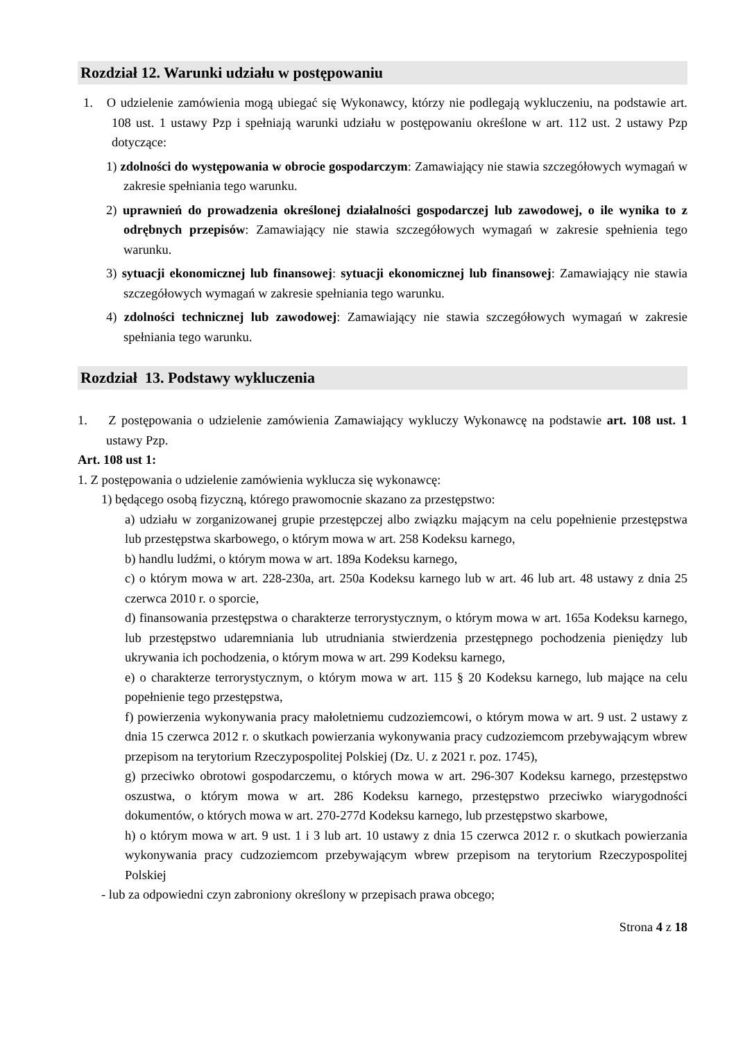Rozdział 12. Warunki udziału w postępowaniu
1. O udzielenie zamówienia mogą ubiegać się Wykonawcy, którzy nie podlegają wykluczeniu, na podstawie art. 108 ust. 1 ustawy Pzp i spełniają warunki udziału w postępowaniu określone w art. 112 ust. 2 ustawy Pzp dotyczące:
1) zdolności do występowania w obrocie gospodarczym: Zamawiający nie stawia szczegółowych wymagań w zakresie spełniania tego warunku.
2) uprawnień do prowadzenia określonej działalności gospodarczej lub zawodowej, o ile wynika to z odrębnych przepisów: Zamawiający nie stawia szczegółowych wymagań w zakresie spełnienia tego warunku.
3) sytuacji ekonomicznej lub finansowej: sytuacji ekonomicznej lub finansowej: Zamawiający nie stawia szczegółowych wymagań w zakresie spełniania tego warunku.
4) zdolności technicznej lub zawodowej: Zamawiający nie stawia szczegółowych wymagań w zakresie spełniania tego warunku.
Rozdział 13. Podstawy wykluczenia
1. Z postępowania o udzielenie zamówienia Zamawiający wykluczy Wykonawcę na podstawie art. 108 ust. 1 ustawy Pzp.
Art. 108 ust 1:
1. Z postępowania o udzielenie zamówienia wyklucza się wykonawcę:
1) będącego osobą fizyczną, którego prawomocnie skazano za przestępstwo:
a) udziału w zorganizowanej grupie przestępczej albo związku mającym na celu popełnienie przestępstwa lub przestępstwa skarbowego, o którym mowa w art. 258 Kodeksu karnego,
b) handlu ludźmi, o którym mowa w art. 189a Kodeksu karnego,
c) o którym mowa w art. 228-230a, art. 250a Kodeksu karnego lub w art. 46 lub art. 48 ustawy z dnia 25 czerwca 2010 r. o sporcie,
d) finansowania przestępstwa o charakterze terrorystycznym, o którym mowa w art. 165a Kodeksu karnego, lub przestępstwo udaremniania lub utrudniania stwierdzenia przestępnego pochodzenia pieniędzy lub ukrywania ich pochodzenia, o którym mowa w art. 299 Kodeksu karnego,
e) o charakterze terrorystycznym, o którym mowa w art. 115 § 20 Kodeksu karnego, lub mające na celu popełnienie tego przestępstwa,
f) powierzenia wykonywania pracy małoletniemu cudzoziemcowi, o którym mowa w art. 9 ust. 2 ustawy z dnia 15 czerwca 2012 r. o skutkach powierzania wykonywania pracy cudzoziemcom przebywającym wbrew przepisom na terytorium Rzeczypospolitej Polskiej (Dz. U. z 2021 r. poz. 1745),
g) przeciwko obrotowi gospodarczemu, o których mowa w art. 296-307 Kodeksu karnego, przestępstwo oszustwa, o którym mowa w art. 286 Kodeksu karnego, przestępstwo przeciwko wiarygodności dokumentów, o których mowa w art. 270-277d Kodeksu karnego, lub przestępstwo skarbowe,
h) o którym mowa w art. 9 ust. 1 i 3 lub art. 10 ustawy z dnia 15 czerwca 2012 r. o skutkach powierzania wykonywania pracy cudzoziemcom przebywającym wbrew przepisom na terytorium Rzeczypospolitej Polskiej
- lub za odpowiedni czyn zabroniony określony w przepisach prawa obcego;
Strona 4 z 18